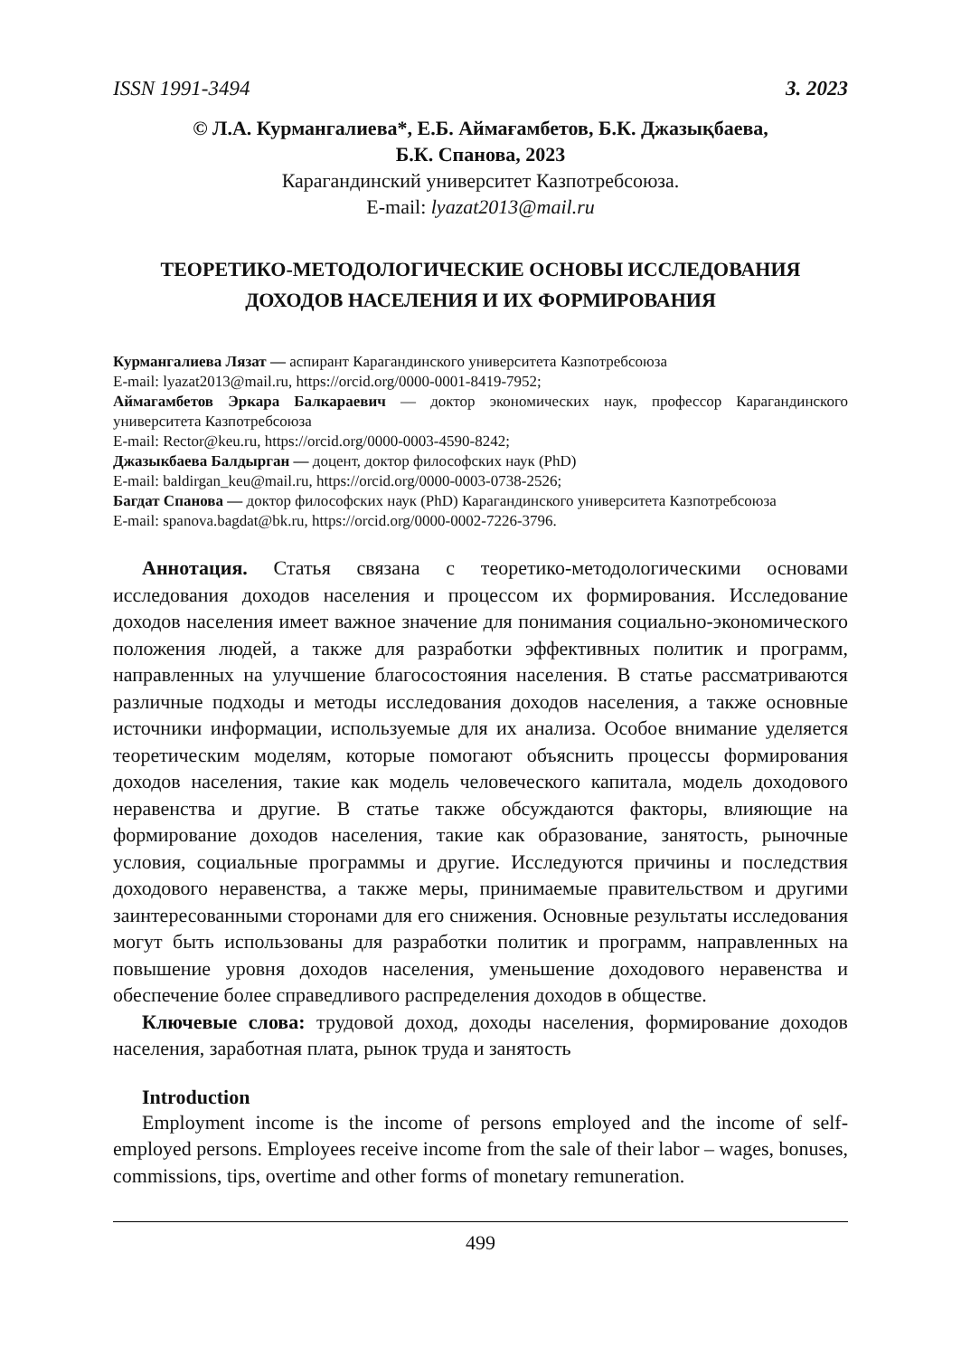ISSN 1991-3494 3. 2023
© Л.А. Курмангалиева*, Е.Б. Аймағамбетов, Б.К. Джазықбаева,
Б.К. Спанова, 2023
Карагандинский университет Казпотребсоюза.
E-mail: lyazat2013@mail.ru
ТЕОРЕТИКО-МЕТОДОЛОГИЧЕСКИЕ ОСНОВЫ ИССЛЕДОВАНИЯ
ДОХОДОВ НАСЕЛЕНИЯ И ИХ ФОРМИРОВАНИЯ
Курмангалиева Лязат — аспирант Карагандинского университета Казпотребсоюза
E-mail: lyazat2013@mail.ru, https://orcid.org/0000-0001-8419-7952;
Аймагамбетов Эркара Балкараевич — доктор экономических наук, профессор Карагандинского университета Казпотребсоюза
E-mail: Rector@keu.ru, https://orcid.org/0000-0003-4590-8242;
Джазыкбаева Балдырган — доцент, доктор философских наук (PhD)
E-mail: baldirgan_keu@mail.ru, https://orcid.org/0000-0003-0738-2526;
Багдат Спанова — доктор философских наук (PhD) Карагандинского университета Казпотребсоюза
E-mail: spanova.bagdat@bk.ru, https://orcid.org/0000-0002-7226-3796.
Аннотация. Статья связана с теоретико-методологическими основами исследования доходов населения и процессом их формирования. Исследование доходов населения имеет важное значение для понимания социально-экономического положения людей, а также для разработки эффективных политик и программ, направленных на улучшение благосостояния населения. В статье рассматриваются различные подходы и методы исследования доходов населения, а также основные источники информации, используемые для их анализа. Особое внимание уделяется теоретическим моделям, которые помогают объяснить процессы формирования доходов населения, такие как модель человеческого капитала, модель доходового неравенства и другие. В статье также обсуждаются факторы, влияющие на формирование доходов населения, такие как образование, занятость, рыночные условия, социальные программы и другие. Исследуются причины и последствия доходового неравенства, а также меры, принимаемые правительством и другими заинтересованными сторонами для его снижения. Основные результаты исследования могут быть использованы для разработки политик и программ, направленных на повышение уровня доходов населения, уменьшение доходового неравенства и обеспечение более справедливого распределения доходов в обществе.
Ключевые слова: трудовой доход, доходы населения, формирование доходов населения, заработная плата, рынок труда и занятость
Introduction
Employment income is the income of persons employed and the income of self-employed persons. Employees receive income from the sale of their labor – wages, bonuses, commissions, tips, overtime and other forms of monetary remuneration.
499